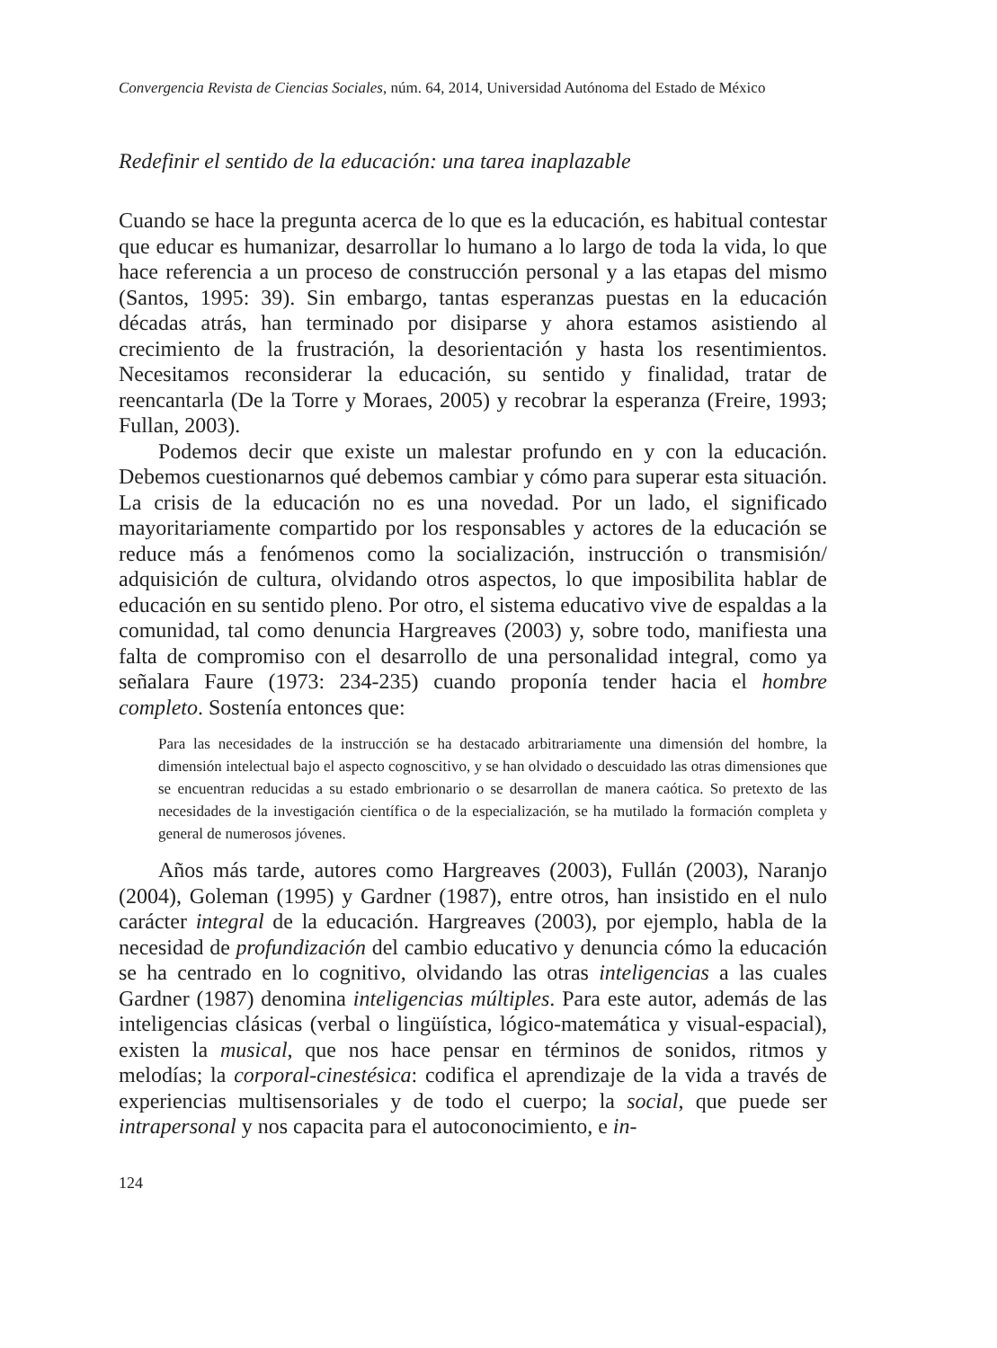Convergencia Revista de Ciencias Sociales, núm. 64, 2014, Universidad Autónoma del Estado de México
Redefinir el sentido de la educación: una tarea inaplazable
Cuando se hace la pregunta acerca de lo que es la educación, es habitual contestar que educar es humanizar, desarrollar lo humano a lo largo de toda la vida, lo que hace referencia a un proceso de construcción personal y a las etapas del mismo (Santos, 1995: 39). Sin embargo, tantas esperanzas puestas en la educación décadas atrás, han terminado por disiparse y ahora estamos asistiendo al crecimiento de la frustración, la desorientación y hasta los resentimientos. Necesitamos reconsiderar la educación, su sentido y finalidad, tratar de reencantarla (De la Torre y Moraes, 2005) y recobrar la esperanza (Freire, 1993; Fullan, 2003).
Podemos decir que existe un malestar profundo en y con la educación. Debemos cuestionarnos qué debemos cambiar y cómo para superar esta situación. La crisis de la educación no es una novedad. Por un lado, el significado mayoritariamente compartido por los responsables y actores de la educación se reduce más a fenómenos como la socialización, instrucción o transmisión/ adquisición de cultura, olvidando otros aspectos, lo que imposibilita hablar de educación en su sentido pleno. Por otro, el sistema educativo vive de espaldas a la comunidad, tal como denuncia Hargreaves (2003) y, sobre todo, manifiesta una falta de compromiso con el desarrollo de una personalidad integral, como ya señalara Faure (1973: 234-235) cuando proponía tender hacia el hombre completo. Sostenía entonces que:
Para las necesidades de la instrucción se ha destacado arbitrariamente una dimensión del hombre, la dimensión intelectual bajo el aspecto cognoscitivo, y se han olvidado o descuidado las otras dimensiones que se encuentran reducidas a su estado embrionario o se desarrollan de manera caótica. So pretexto de las necesidades de la investigación científica o de la especialización, se ha mutilado la formación completa y general de numerosos jóvenes.
Años más tarde, autores como Hargreaves (2003), Fullán (2003), Naranjo (2004), Goleman (1995) y Gardner (1987), entre otros, han insistido en el nulo carácter integral de la educación. Hargreaves (2003), por ejemplo, habla de la necesidad de profundización del cambio educativo y denuncia cómo la educación se ha centrado en lo cognitivo, olvidando las otras inteligencias a las cuales Gardner (1987) denomina inteligencias múltiples. Para este autor, además de las inteligencias clásicas (verbal o lingüística, lógico-matemática y visual-espacial), existen la musical, que nos hace pensar en términos de sonidos, ritmos y melodías; la corporal-cinestésica: codifica el aprendizaje de la vida a través de experiencias multisensoriales y de todo el cuerpo; la social, que puede ser intrapersonal y nos capacita para el autoconocimiento, e in-
124